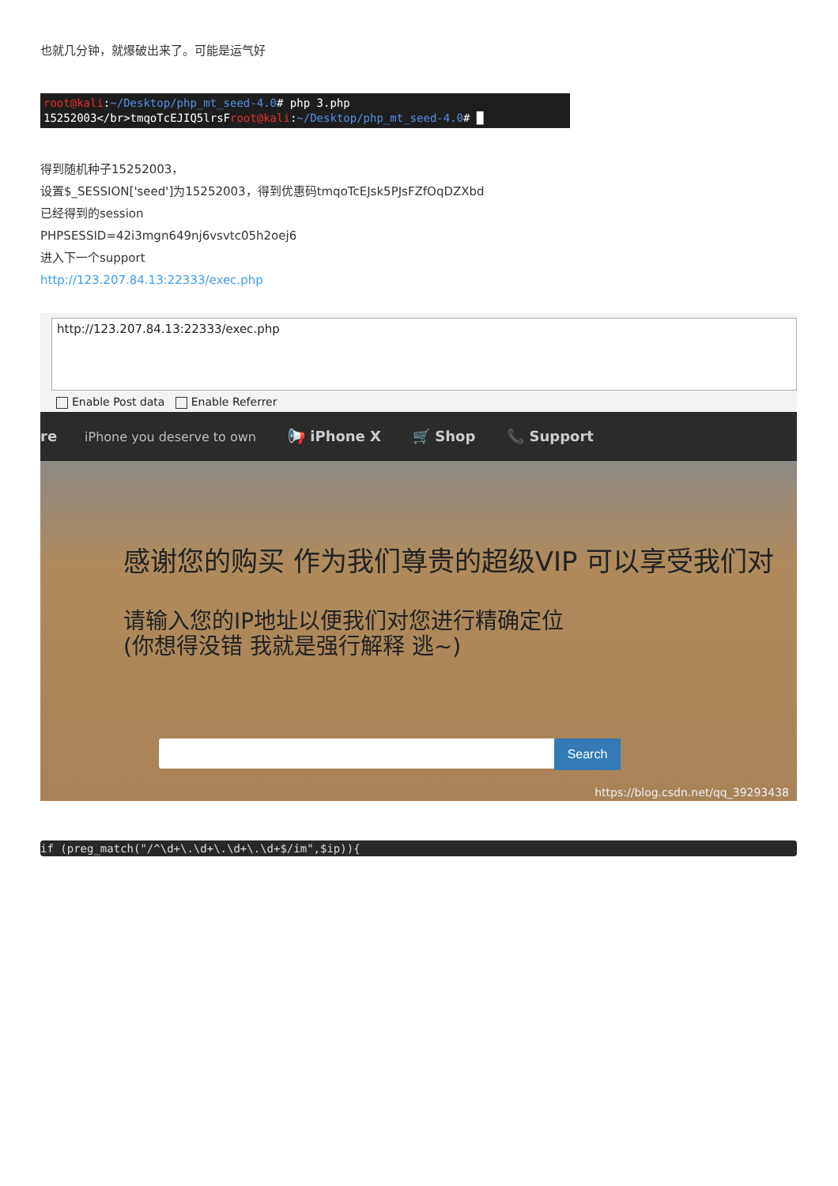也就几分钟，就爆破出来了。可能是运气好
root@kali:~/Desktop/php_mt_seed-4.0# php 3.php
15252003</br>tmqoTcEJIQ5lrsFroot@kali:~/Desktop/php_mt_seed-4.0# █
得到随机种子15252003，
设置$_SESSION['seed']为15252003，得到优惠码tmqoTcEJsk5PJsFZfOqDZXbd
已经得到的session
PHPSESSID=42i3mgn649nj6vsvtc05h2oej6
进入下一个support
http://123.207.84.13:22333/exec.php
http://123.207.84.13:22333/exec.php
Enable Post data Enable Referrer
re iPhone you deserve to own 📢 iPhone X 🛒 Shop 📞 Support
感谢您的购买 作为我们尊贵的超级VIP 可以享受我们对
请输入您的IP地址以便我们对您进行精确定位
(你想得没错 我就是强行解释 逃~)
Search
https://blog.csdn.net/qq_39293438
if (preg_match("/^\d+\.\d+\.\d+\.\d+$/im",$ip)){